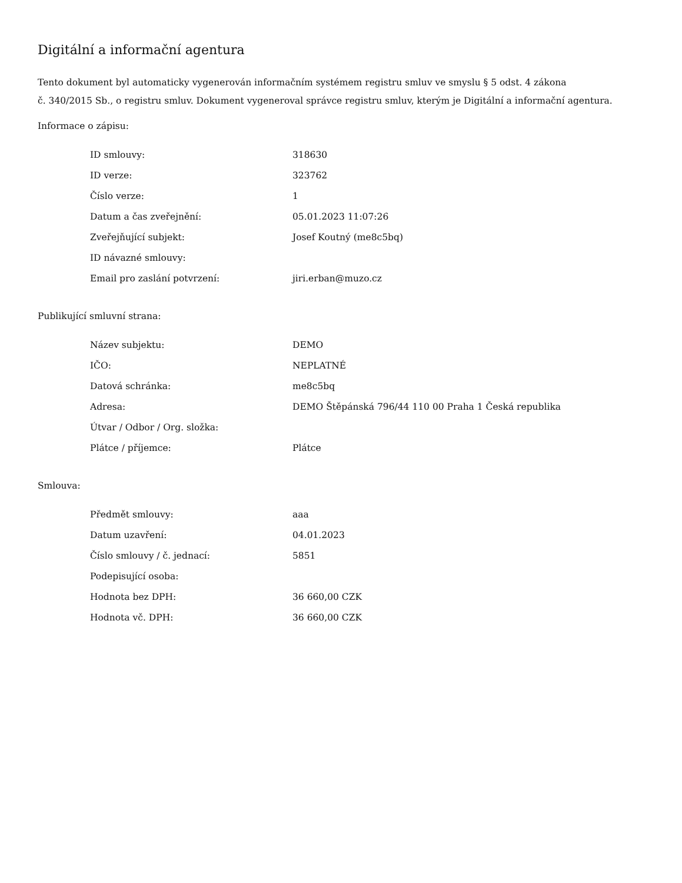Digitální a informační agentura
Tento dokument byl automaticky vygenerován informačním systémem registru smluv ve smyslu § 5 odst. 4 zákona
č. 340/2015 Sb., o registru smluv. Dokument vygeneroval správce registru smluv, kterým je Digitální a informační agentura.
Informace o zápisu:
| ID smlouvy: | 318630 |
| ID verze: | 323762 |
| Číslo verze: | 1 |
| Datum a čas zveřejnění: | 05.01.2023 11:07:26 |
| Zveřejňující subjekt: | Josef Koutný (me8c5bq) |
| ID návazné smlouvy: | |
| Email pro zaslání potvrzení: | jiri.erban@muzo.cz |
Publikující smluvní strana:
| Název subjektu: | DEMO |
| IČO: | NEPLATNÉ |
| Datová schránka: | me8c5bq |
| Adresa: | DEMO Štěpánská 796/44 110 00 Praha 1 Česká republika |
| Útvar / Odbor / Org. složka: | |
| Plátce / příjemce: | Plátce |
Smlouva:
| Předmět smlouvy: | aaa |
| Datum uzavření: | 04.01.2023 |
| Číslo smlouvy / č. jednací: | 5851 |
| Podepisující osoba: | |
| Hodnota bez DPH: | 36 660,00 CZK |
| Hodnota vč. DPH: | 36 660,00 CZK |